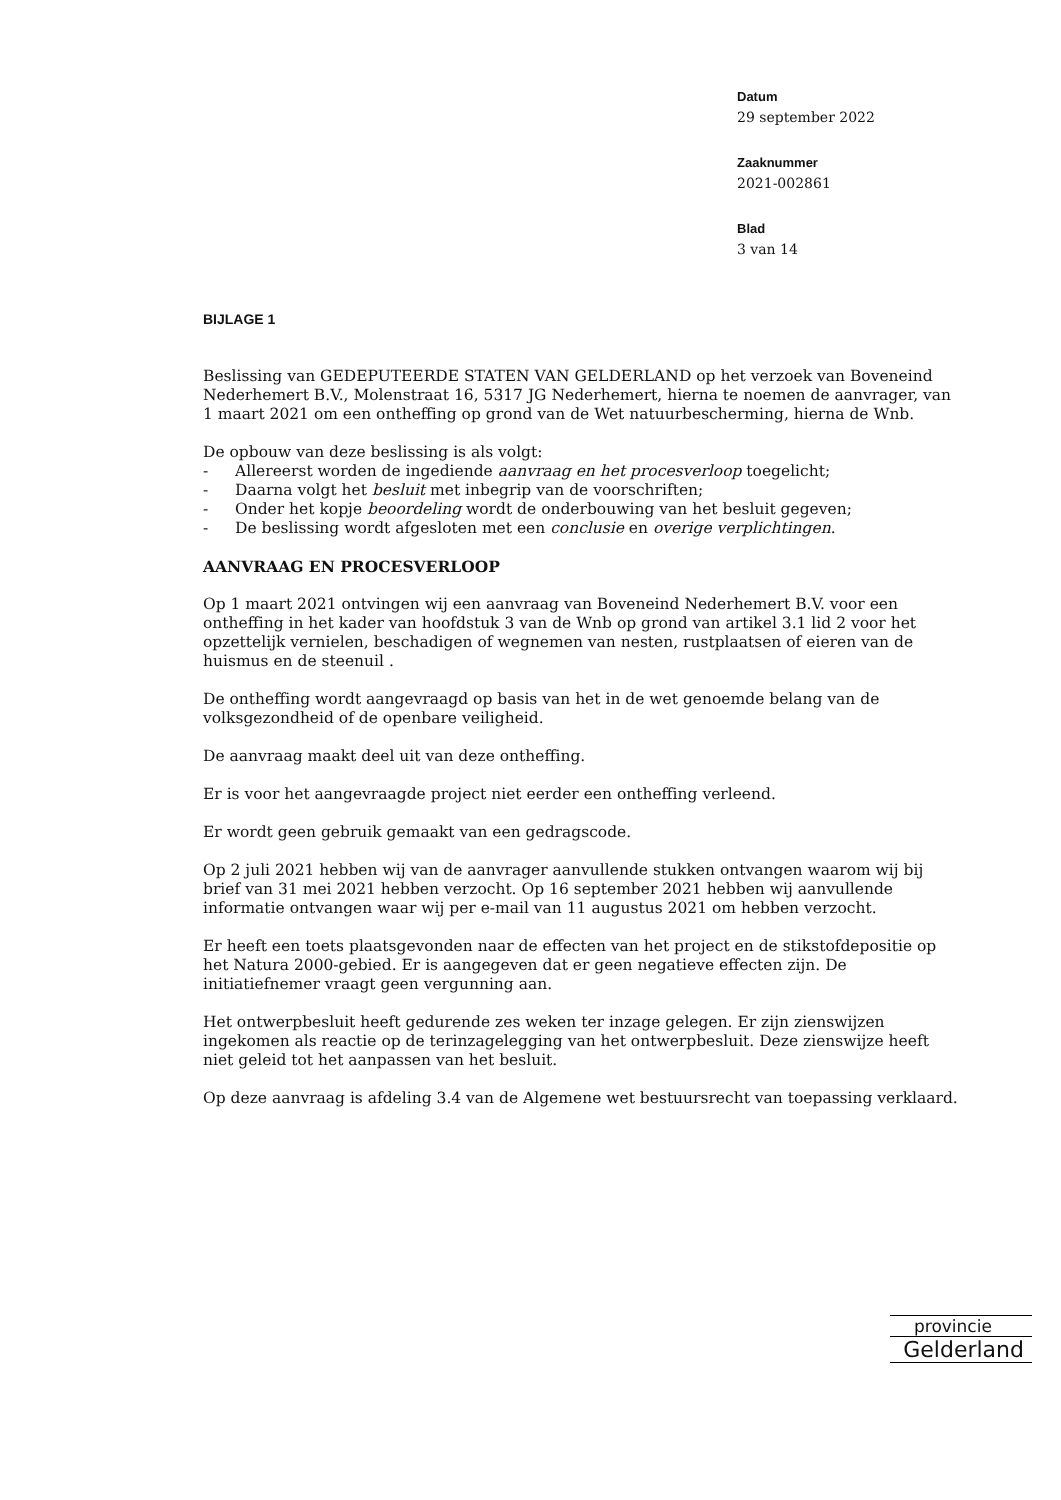Datum
29 september 2022
Zaaknummer
2021-002861
Blad
3 van 14
BIJLAGE 1
Beslissing van GEDEPUTEERDE STATEN VAN GELDERLAND op het verzoek van Boveneind Nederhemert B.V., Molenstraat 16, 5317 JG Nederhemert, hierna te noemen de aanvrager, van 1 maart 2021 om een ontheffing op grond van de Wet natuurbescherming, hierna de Wnb.
De opbouw van deze beslissing is als volgt:
- Allereerst worden de ingediende aanvraag en het procesverloop toegelicht;
- Daarna volgt het besluit met inbegrip van de voorschriften;
- Onder het kopje beoordeling wordt de onderbouwing van het besluit gegeven;
- De beslissing wordt afgesloten met een conclusie en overige verplichtingen.
AANVRAAG EN PROCESVERLOOP
Op 1 maart 2021 ontvingen wij een aanvraag van Boveneind Nederhemert B.V. voor een ontheffing in het kader van hoofdstuk 3 van de Wnb op grond van artikel 3.1 lid 2 voor het opzettelijk vernielen, beschadigen of wegnemen van nesten, rustplaatsen of eieren van de huismus en de steenuil .
De ontheffing wordt aangevraagd op basis van het in de wet genoemde belang van de volksgezondheid of de openbare veiligheid.
De aanvraag maakt deel uit van deze ontheffing.
Er is voor het aangevraagde project niet eerder een ontheffing verleend.
Er wordt geen gebruik gemaakt van een gedragscode.
Op 2 juli 2021 hebben wij van de aanvrager aanvullende stukken ontvangen waarom wij bij brief van 31 mei 2021 hebben verzocht. Op 16 september 2021 hebben wij aanvullende informatie ontvangen waar wij per e-mail van 11 augustus 2021 om hebben verzocht.
Er heeft een toets plaatsgevonden naar de effecten van het project en de stikstofdepositie op het Natura 2000-gebied. Er is aangegeven dat er geen negatieve effecten zijn. De initiatiefnemer vraagt geen vergunning aan.
Het ontwerpbesluit heeft gedurende zes weken ter inzage gelegen. Er zijn zienswijzen ingekomen als reactie op de terinzagelegging van het ontwerpbesluit. Deze zienswijze heeft niet geleid tot het aanpassen van het besluit.
Op deze aanvraag is afdeling 3.4 van de Algemene wet bestuursrecht van toepassing verklaard.
provincie
Gelderland